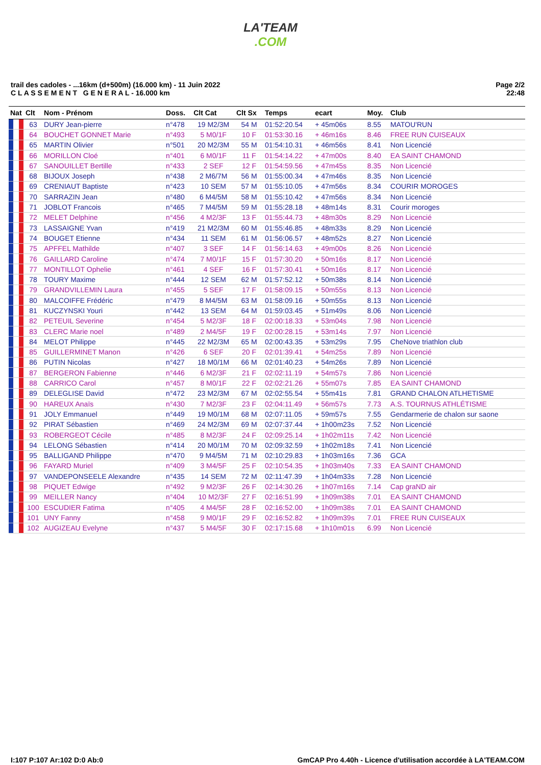LA'TEAM
.COM
trail des cadoles - ...16km (d+500m) (16.000 km) - 11 Juin 2022
C L A S S E M E N T G E N E R A L - 16.000 km
Page 2/2
22:48
| Nat | Clt | Nom - Prénom | Doss. | Clt Cat | Clt Sx | Temps | ecart | Moy. | Club |
| --- | --- | --- | --- | --- | --- | --- | --- | --- | --- |
| | 63 | DURY Jean-pierre | n°478 | 19 M2/3M | 54 M | 01:52:20.54 | + 45m06s | 8.55 | MATOU'RUN |
| | 64 | BOUCHET GONNET Marie | n°493 | 5 M0/1F | 10 F | 01:53:30.16 | + 46m16s | 8.46 | FREE RUN CUISEAUX |
| | 65 | MARTIN Olivier | n°501 | 20 M2/3M | 55 M | 01:54:10.31 | + 46m56s | 8.41 | Non Licencié |
| | 66 | MORILLON Cloé | n°401 | 6 M0/1F | 11 F | 01:54:14.22 | + 47m00s | 8.40 | EA SAINT CHAMOND |
| | 67 | SANOUILLET Bertille | n°433 | 2 SEF | 12 F | 01:54:59.56 | + 47m45s | 8.35 | Non Licencié |
| | 68 | BIJOUX Joseph | n°438 | 2 M6/7M | 56 M | 01:55:00.34 | + 47m46s | 8.35 | Non Licencié |
| | 69 | CRENIAUT Baptiste | n°423 | 10 SEM | 57 M | 01:55:10.05 | + 47m56s | 8.34 | COURIR MOROGES |
| | 70 | SARRAZIN Jean | n°480 | 6 M4/5M | 58 M | 01:55:10.42 | + 47m56s | 8.34 | Non Licencié |
| | 71 | JOBLOT Francois | n°465 | 7 M4/5M | 59 M | 01:55:28.18 | + 48m14s | 8.31 | Courir moroges |
| | 72 | MELET Delphine | n°456 | 4 M2/3F | 13 F | 01:55:44.73 | + 48m30s | 8.29 | Non Licencié |
| | 73 | LASSAIGNE Yvan | n°419 | 21 M2/3M | 60 M | 01:55:46.85 | + 48m33s | 8.29 | Non Licencié |
| | 74 | BOUGET Etienne | n°434 | 11 SEM | 61 M | 01:56:06.57 | + 48m52s | 8.27 | Non Licencié |
| | 75 | APFFEL Mathilde | n°407 | 3 SEF | 14 F | 01:56:14.63 | + 49m00s | 8.26 | Non Licencié |
| | 76 | GAILLARD Caroline | n°474 | 7 M0/1F | 15 F | 01:57:30.20 | + 50m16s | 8.17 | Non Licencié |
| | 77 | MONTILLOT Ophelie | n°461 | 4 SEF | 16 F | 01:57:30.41 | + 50m16s | 8.17 | Non Licencié |
| | 78 | TOURY Maxime | n°444 | 12 SEM | 62 M | 01:57:52.12 | + 50m38s | 8.14 | Non Licencié |
| | 79 | GRANDVILLEMIN Laura | n°455 | 5 SEF | 17 F | 01:58:09.15 | + 50m55s | 8.13 | Non Licencié |
| | 80 | MALCOIFFE Frédéric | n°479 | 8 M4/5M | 63 M | 01:58:09.16 | + 50m55s | 8.13 | Non Licencié |
| | 81 | KUCZYNSKI Youri | n°442 | 13 SEM | 64 M | 01:59:03.45 | + 51m49s | 8.06 | Non Licencié |
| | 82 | PETEUIL Severine | n°454 | 5 M2/3F | 18 F | 02:00:18.33 | + 53m04s | 7.98 | Non Licencié |
| | 83 | CLERC Marie noel | n°489 | 2 M4/5F | 19 F | 02:00:28.15 | + 53m14s | 7.97 | Non Licencié |
| | 84 | MELOT Philippe | n°445 | 22 M2/3M | 65 M | 02:00:43.35 | + 53m29s | 7.95 | CheNove triathlon club |
| | 85 | GUILLERMINET Manon | n°426 | 6 SEF | 20 F | 02:01:39.41 | + 54m25s | 7.89 | Non Licencié |
| | 86 | PUTIN Nicolas | n°427 | 18 M0/1M | 66 M | 02:01:40.23 | + 54m26s | 7.89 | Non Licencié |
| | 87 | BERGERON Fabienne | n°446 | 6 M2/3F | 21 F | 02:02:11.19 | + 54m57s | 7.86 | Non Licencié |
| | 88 | CARRICO Carol | n°457 | 8 M0/1F | 22 F | 02:02:21.26 | + 55m07s | 7.85 | EA SAINT CHAMOND |
| | 89 | DELEGLISE David | n°472 | 23 M2/3M | 67 M | 02:02:55.54 | + 55m41s | 7.81 | GRAND CHALON ATLHETISME |
| | 90 | HAREUX Anaïs | n°430 | 7 M2/3F | 23 F | 02:04:11.49 | + 56m57s | 7.73 | A.S. TOURNUS ATHLÉTISME |
| | 91 | JOLY Emmanuel | n°449 | 19 M0/1M | 68 M | 02:07:11.05 | + 59m57s | 7.55 | Gendarmerie de chalon sur saone |
| | 92 | PIRAT Sébastien | n°469 | 24 M2/3M | 69 M | 02:07:37.44 | + 1h00m23s | 7.52 | Non Licencié |
| | 93 | ROBERGEOT Cécile | n°485 | 8 M2/3F | 24 F | 02:09:25.14 | + 1h02m11s | 7.42 | Non Licencié |
| | 94 | LELONG Sébastien | n°414 | 20 M0/1M | 70 M | 02:09:32.59 | + 1h02m18s | 7.41 | Non Licencié |
| | 95 | BALLIGAND Philippe | n°470 | 9 M4/5M | 71 M | 02:10:29.83 | + 1h03m16s | 7.36 | GCA |
| | 96 | FAYARD Muriel | n°409 | 3 M4/5F | 25 F | 02:10:54.35 | + 1h03m40s | 7.33 | EA SAINT CHAMOND |
| | 97 | VANDEPONSEELE Alexandre | n°435 | 14 SEM | 72 M | 02:11:47.39 | + 1h04m33s | 7.28 | Non Licencié |
| | 98 | PIQUET Edwige | n°492 | 9 M2/3F | 26 F | 02:14:30.26 | + 1h07m16s | 7.14 | Cap graND air |
| | 99 | MEILLER Nancy | n°404 | 10 M2/3F | 27 F | 02:16:51.99 | + 1h09m38s | 7.01 | EA SAINT CHAMOND |
| | 100 | ESCUDIER Fatima | n°405 | 4 M4/5F | 28 F | 02:16:52.00 | + 1h09m38s | 7.01 | EA SAINT CHAMOND |
| | 101 | UNY Fanny | n°458 | 9 M0/1F | 29 F | 02:16:52.82 | + 1h09m39s | 7.01 | FREE RUN CUISEAUX |
| | 102 | AUGIZEAU Evelyne | n°437 | 5 M4/5F | 30 F | 02:17:15.68 | + 1h10m01s | 6.99 | Non Licencié |
I:107 P:107 Ar:102 D:0 Ab:0 GmCAP Pro 4.40h - Licence d'utilisation accordée à LA'TEAM.COM